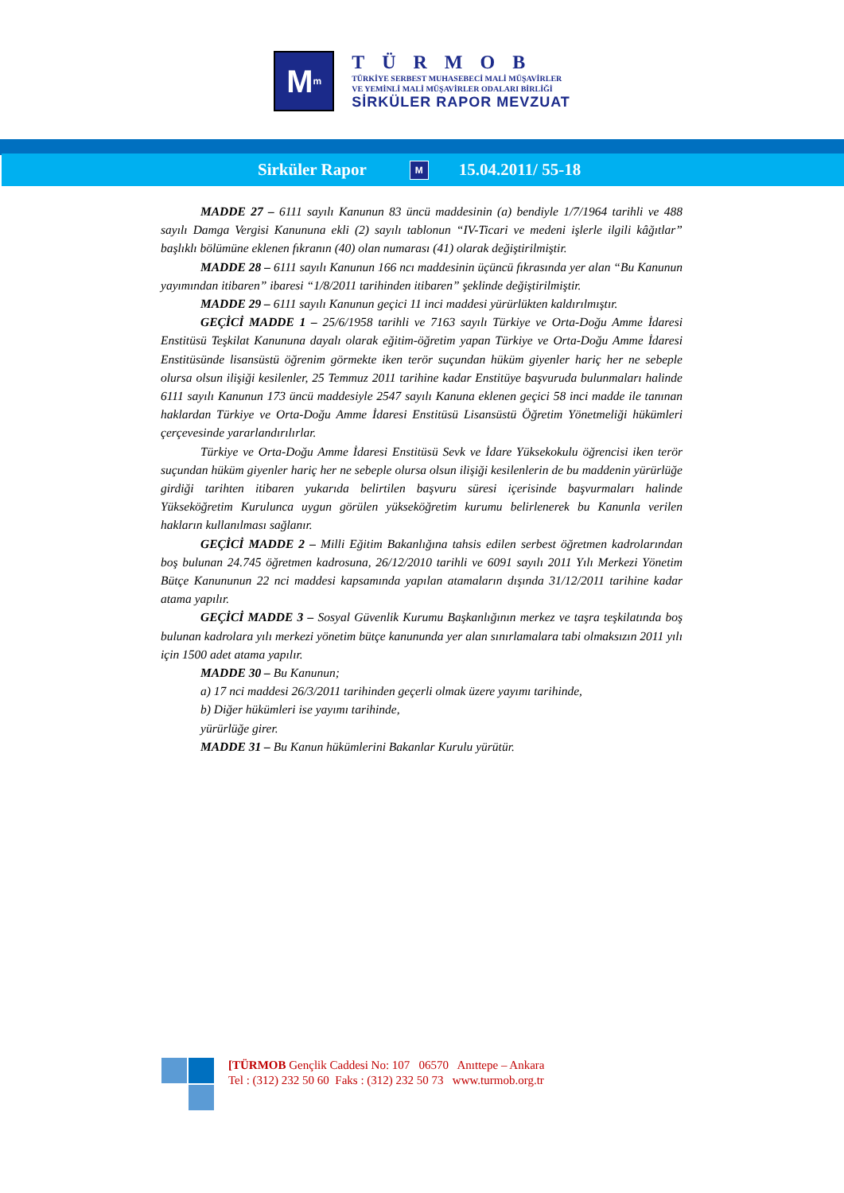M<sup>m</sup>
TÜRMOB
TÜRKİYE SERBEST MUHASEBECİ MALİ MÜŞAVİRLER
VE YEMİNLİ MALİ MÜŞAVİRLER ODALARI BİRLİĞİ
SİRKÜLER RAPOR MEVZUAT
Sirküler Rapor M 15.04.2011/ 55-18
MADDE 27 – 6111 sayılı Kanunun 83 üncü maddesinin (a) bendiyle 1/7/1964 tarihli ve 488 sayılı Damga Vergisi Kanununa ekli (2) sayılı tablonun “IV-Ticari ve medeni işlerle ilgili kâğıtlar” başlıklı bölümüne eklenen fıkranın (40) olan numarası (41) olarak değiştirilmiştir.
MADDE 28 – 6111 sayılı Kanunun 166 ncı maddesinin üçüncü fıkrasında yer alan “Bu Kanunun yayımından itibaren” ibaresi “1/8/2011 tarihinden itibaren” şeklinde değiştirilmiştir.
MADDE 29 – 6111 sayılı Kanunun geçici 11 inci maddesi yürürlükten kaldırılmıştır.
GEÇİCİ MADDE 1 – 25/6/1958 tarihli ve 7163 sayılı Türkiye ve Orta-Doğu Amme İdaresi Enstitüsü Teşkilat Kanununa dayalı olarak eğitim-öğretim yapan Türkiye ve Orta-Doğu Amme İdaresi Enstitüsünde lisansüstü öğrenim görmekte iken terör suçundan hüküm giyenler hariç her ne sebeple olursa olsun ilişiği kesilenler, 25 Temmuz 2011 tarihine kadar Enstitüye başvuruda bulunmaları halinde 6111 sayılı Kanunun 173 üncü maddesiyle 2547 sayılı Kanuna eklenen geçici 58 inci madde ile tanınan haklardan Türkiye ve Orta-Doğu Amme İdaresi Enstitüsü Lisansüstü Öğretim Yönetmeliği hükümleri çerçevesinde yararlandırılırlar.
Türkiye ve Orta-Doğu Amme İdaresi Enstitüsü Sevk ve İdare Yüksekokulu öğrencisi iken terör suçundan hüküm giyenler hariç her ne sebeple olursa olsun ilişiği kesilenlerin de bu maddenin yürürlüğe girdiği tarihten itibaren yukarıda belirtilen başvuru süresi içerisinde başvurmaları halinde Yükseköğretim Kurulunca uygun görülen yükseköğretim kurumu belirlenerek bu Kanunla verilen hakların kullanılması sağlanır.
GEÇİCİ MADDE 2 – Milli Eğitim Bakanlığına tahsis edilen serbest öğretmen kadrolarından boş bulunan 24.745 öğretmen kadrosuna, 26/12/2010 tarihli ve 6091 sayılı 2011 Yılı Merkezi Yönetim Bütçe Kanununun 22 nci maddesi kapsamında yapılan atamaların dışında 31/12/2011 tarihine kadar atama yapılır.
GEÇİCİ MADDE 3 – Sosyal Güvenlik Kurumu Başkanlığının merkez ve taşra teşkilatında boş bulunan kadrolara yılı merkezi yönetim bütçe kanununda yer alan sınırlamalara tabi olmaksızın 2011 yılı için 1500 adet atama yapılır.
MADDE 30 – Bu Kanunun;
a) 17 nci maddesi 26/3/2011 tarihinden geçerli olmak üzere yayımı tarihinde,
b) Diğer hükümleri ise yayımı tarihinde,
yürürlüğe girer.
MADDE 31 – Bu Kanun hükümlerini Bakanlar Kurulu yürütür.
[TÜRMOB Gençlik Caddesi No: 107 06570 Anıttepe – Ankara
Tel : (312) 232 50 60 Faks : (312) 232 50 73 www.turmob.org.tr